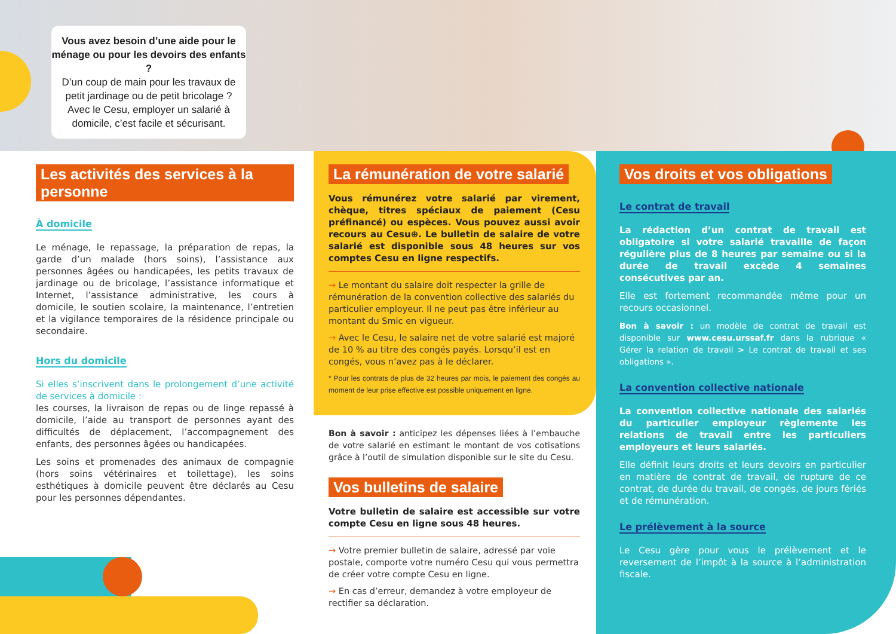Vous avez besoin d’une aide pour le ménage ou pour les devoirs des enfants ?
D’un coup de main pour les travaux de petit jardinage ou de petit bricolage ?
Avec le Cesu, employer un salarié à domicile, c’est facile et sécurisant.
Les activités des services à la personne
À domicile
Le ménage, le repassage, la préparation de repas, la garde d’un malade (hors soins), l’assistance aux personnes âgées ou handicapées, les petits travaux de jardinage ou de bricolage, l’assistance informatique et Internet, l’assistance administrative, les cours à domicile, le soutien scolaire, la maintenance, l’entretien et la vigilance temporaires de la résidence principale ou secondaire.
Hors du domicile
Si elles s’inscrivent dans le prolongement d’une activité de services à domicile :
les courses, la livraison de repas ou de linge repassé à domicile, l’aide au transport de personnes ayant des difficultés de déplacement, l’accompagnement des enfants, des personnes âgées ou handicapées.
Les soins et promenades des animaux de compagnie (hors soins vétérinaires et toilettage), les soins esthétiques à domicile peuvent être déclarés au Cesu pour les personnes dépendantes.
La rémunération de votre salarié
Vous rémunérez votre salarié par virement, chèque, titres spéciaux de paiement (Cesu préfinancé) ou espèces. Vous pouvez aussi avoir recours au Cesu⊕. Le bulletin de salaire de votre salarié est disponible sous 48 heures sur vos comptes Cesu en ligne respectifs.
→ Le montant du salaire doit respecter la grille de rémunération de la convention collective des salariés du particulier employeur. Il ne peut pas être inférieur au montant du Smic en vigueur.
→ Avec le Cesu, le salaire net de votre salarié est majoré de 10 % au titre des congés payés. Lorsqu’il est en congés, vous n’avez pas à le déclarer.
* Pour les contrats de plus de 32 heures par mois, le paiement des congés au moment de leur prise effective est possible uniquement en ligne.
Bon à savoir : anticipez les dépenses liées à l’embauche de votre salarié en estimant le montant de vos cotisations grâce à l’outil de simulation disponible sur le site du Cesu.
Vos bulletins de salaire
Votre bulletin de salaire est accessible sur votre compte Cesu en ligne sous 48 heures.
→ Votre premier bulletin de salaire, adressé par voie postale, comporte votre numéro Cesu qui vous permettra de créer votre compte Cesu en ligne.
→ En cas d’erreur, demandez à votre employeur de rectifier sa déclaration.
Vos droits et vos obligations
Le contrat de travail
La rédaction d’un contrat de travail est obligatoire si votre salarié travaille de façon régulière plus de 8 heures par semaine ou si la durée de travail excède 4 semaines consécutives par an.
Elle est fortement recommandée même pour un recours occasionnel.
Bon à savoir : un modèle de contrat de travail est disponible sur www.cesu.urssaf.fr dans la rubrique « Gérer la relation de travail > Le contrat de travail et ses obligations ».
La convention collective nationale
La convention collective nationale des salariés du particulier employeur règlemente les relations de travail entre les particuliers employeurs et leurs salariés.
Elle définit leurs droits et leurs devoirs en particulier en matière de contrat de travail, de rupture de ce contrat, de durée du travail, de congés, de jours fériés et de rémunération.
Le prélèvement à la source
Le Cesu gère pour vous le prélèvement et le reversement de l’impôt à la source à l’administration fiscale.